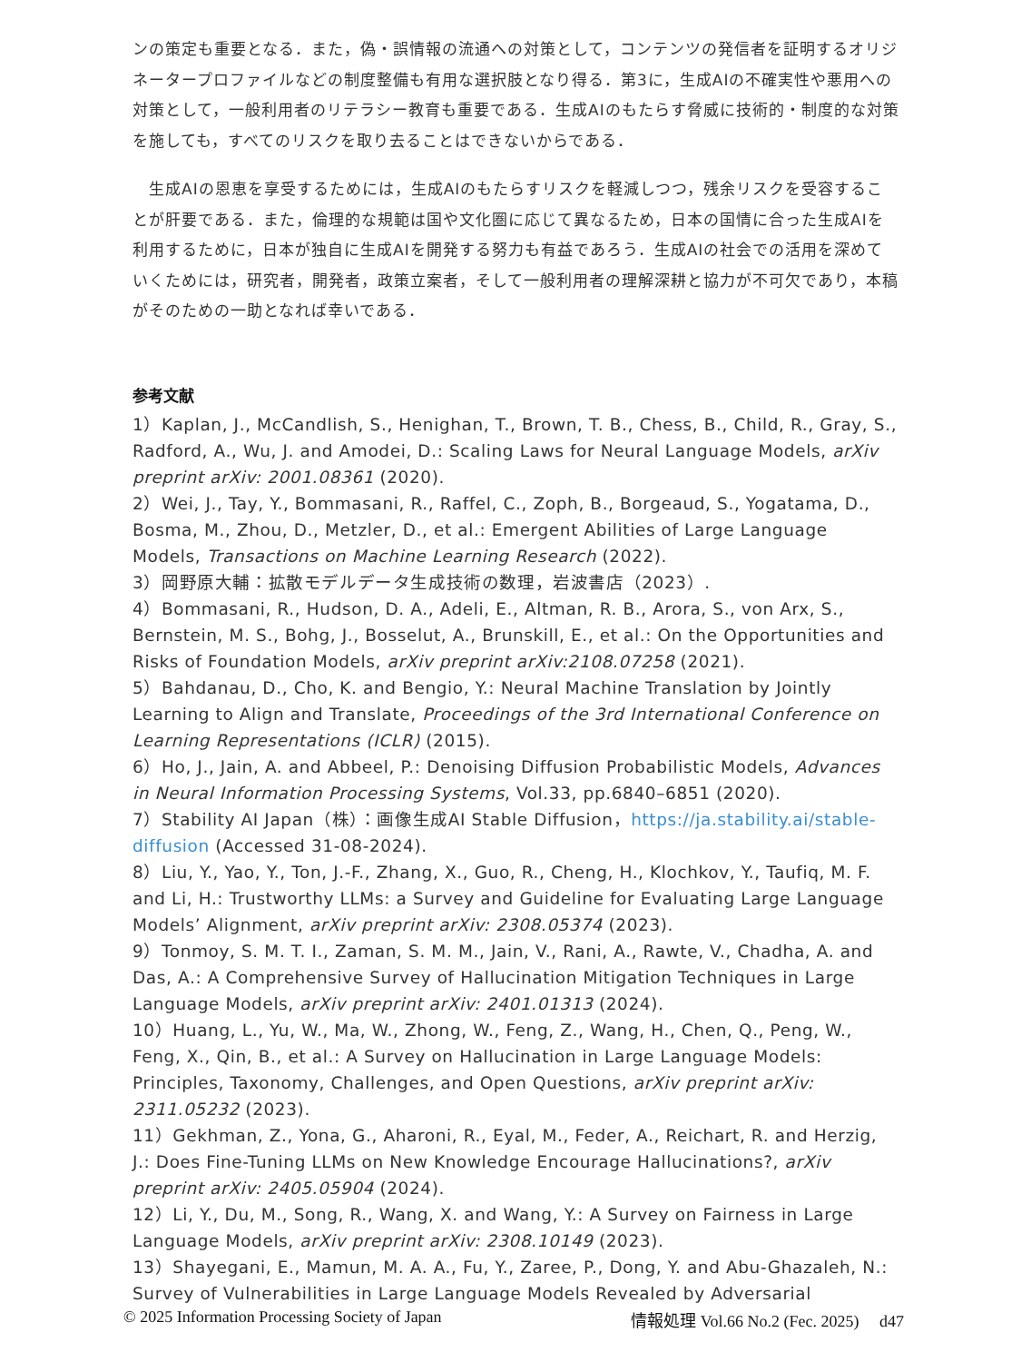ンの策定も重要となる．また，偽・誤情報の流通への対策として，コンテンツの発信者を証明するオリジネータープロファイルなどの制度整備も有用な選択肢となり得る．第3に，生成AIの不確実性や悪用への対策として，一般利用者のリテラシー教育も重要である．生成AIのもたらす脅威に技術的・制度的な対策を施しても，すべてのリスクを取り去ることはできないからである．
　生成AIの恩恵を享受するためには，生成AIのもたらすリスクを軽減しつつ，残余リスクを受容することが肝要である．また，倫理的な規範は国や文化圏に応じて異なるため，日本の国情に合った生成AIを利用するために，日本が独自に生成AIを開発する努力も有益であろう．生成AIの社会での活用を深めていくためには，研究者，開発者，政策立案者，そして一般利用者の理解深耕と協力が不可欠であり，本稿がそのための一助となれば幸いである．
参考文献
1）Kaplan, J., McCandlish, S., Henighan, T., Brown, T. B., Chess, B., Child, R., Gray, S., Radford, A., Wu, J. and Amodei, D.: Scaling Laws for Neural Language Models, arXiv preprint arXiv: 2001.08361 (2020).
2）Wei, J., Tay, Y., Bommasani, R., Raffel, C., Zoph, B., Borgeaud, S., Yogatama, D., Bosma, M., Zhou, D., Metzler, D., et al.: Emergent Abilities of Large Language Models, Transactions on Machine Learning Research (2022).
3）岡野原大輔：拡散モデルデータ生成技術の数理，岩波書店（2023）.
4）Bommasani, R., Hudson, D. A., Adeli, E., Altman, R. B., Arora, S., von Arx, S., Bernstein, M. S., Bohg, J., Bosselut, A., Brunskill, E., et al.: On the Opportunities and Risks of Foundation Models, arXiv preprint arXiv:2108.07258 (2021).
5）Bahdanau, D., Cho, K. and Bengio, Y.: Neural Machine Translation by Jointly Learning to Align and Translate, Proceedings of the 3rd International Conference on Learning Representations (ICLR) (2015).
6）Ho, J., Jain, A. and Abbeel, P.: Denoising Diffusion Probabilistic Models, Advances in Neural Information Processing Systems, Vol.33, pp.6840–6851 (2020).
7）Stability AI Japan（株）：画像生成AI Stable Diffusion，https://ja.stability.ai/stable-diffusion (Accessed 31-08-2024).
8）Liu, Y., Yao, Y., Ton, J.-F., Zhang, X., Guo, R., Cheng, H., Klochkov, Y., Taufiq, M. F. and Li, H.: Trustworthy LLMs: a Survey and Guideline for Evaluating Large Language Models’ Alignment, arXiv preprint arXiv: 2308.05374 (2023).
9）Tonmoy, S. M. T. I., Zaman, S. M. M., Jain, V., Rani, A., Rawte, V., Chadha, A. and Das, A.: A Comprehensive Survey of Hallucination Mitigation Techniques in Large Language Models, arXiv preprint arXiv: 2401.01313 (2024).
10）Huang, L., Yu, W., Ma, W., Zhong, W., Feng, Z., Wang, H., Chen, Q., Peng, W., Feng, X., Qin, B., et al.: A Survey on Hallucination in Large Language Models: Principles, Taxonomy, Challenges, and Open Questions, arXiv preprint arXiv: 2311.05232 (2023).
11）Gekhman, Z., Yona, G., Aharoni, R., Eyal, M., Feder, A., Reichart, R. and Herzig, J.: Does Fine-Tuning LLMs on New Knowledge Encourage Hallucinations?, arXiv preprint arXiv: 2405.05904 (2024).
12）Li, Y., Du, M., Song, R., Wang, X. and Wang, Y.: A Survey on Fairness in Large Language Models, arXiv preprint arXiv: 2308.10149 (2023).
13）Shayegani, E., Mamun, M. A. A., Fu, Y., Zaree, P., Dong, Y. and Abu-Ghazaleh, N.: Survey of Vulnerabilities in Large Language Models Revealed by Adversarial
© 2025 Information Processing Society of Japan 情報処理 Vol.66 No.2 (Fec. 2025)　 d47